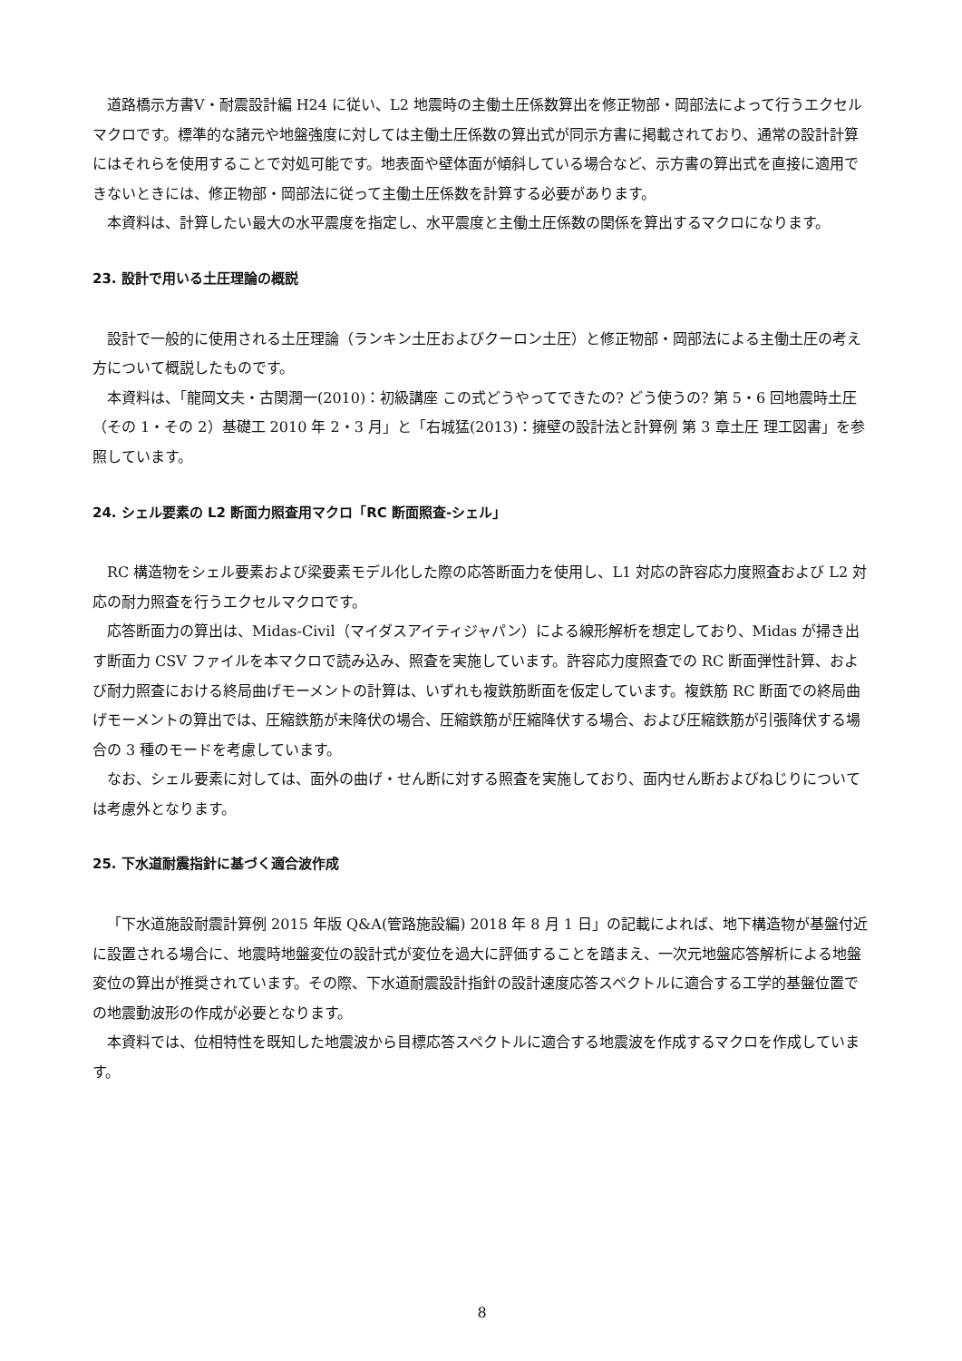道路橋示方書Ⅴ・耐震設計編 H24 に従い、L2 地震時の主働土圧係数算出を修正物部・岡部法によって行うエクセルマクロです。標準的な諸元や地盤強度に対しては主働土圧係数の算出式が同示方書に掲載されており、通常の設計計算にはそれらを使用することで対処可能です。地表面や壁体面が傾斜している場合など、示方書の算出式を直接に適用できないときには、修正物部・岡部法に従って主働土圧係数を計算する必要があります。
本資料は、計算したい最大の水平震度を指定し、水平震度と主働土圧係数の関係を算出するマクロになります。
23. 設計で用いる土圧理論の概説
設計で一般的に使用される土圧理論（ランキン土圧およびクーロン土圧）と修正物部・岡部法による主働土圧の考え方について概説したものです。
本資料は、「龍岡文夫・古関潤一(2010)：初級講座 この式どうやってできたの? どう使うの? 第 5・6 回地震時土圧（その 1・その 2）基礎工 2010 年 2・3 月」と「右城猛(2013)：擁壁の設計法と計算例 第 3 章土圧 理工図書」を参照しています。
24. シェル要素の L2 断面力照査用マクロ「RC 断面照査-シェル」
RC 構造物をシェル要素および梁要素モデル化した際の応答断面力を使用し、L1 対応の許容応力度照査および L2 対応の耐力照査を行うエクセルマクロです。
応答断面力の算出は、Midas-Civil（マイダスアイティジャパン）による線形解析を想定しており、Midas が掃き出す断面力 CSV ファイルを本マクロで読み込み、照査を実施しています。許容応力度照査での RC 断面弾性計算、および耐力照査における終局曲げモーメントの計算は、いずれも複鉄筋断面を仮定しています。複鉄筋 RC 断面での終局曲げモーメントの算出では、圧縮鉄筋が未降伏の場合、圧縮鉄筋が圧縮降伏する場合、および圧縮鉄筋が引張降伏する場合の 3 種のモードを考慮しています。
なお、シェル要素に対しては、面外の曲げ・せん断に対する照査を実施しており、面内せん断およびねじりについては考慮外となります。
25. 下水道耐震指針に基づく適合波作成
「下水道施設耐震計算例 2015 年版 Q&A(管路施設編) 2018 年 8 月 1 日」の記載によれば、地下構造物が基盤付近に設置される場合に、地震時地盤変位の設計式が変位を過大に評価することを踏まえ、一次元地盤応答解析による地盤変位の算出が推奨されています。その際、下水道耐震設計指針の設計速度応答スペクトルに適合する工学的基盤位置での地震動波形の作成が必要となります。
本資料では、位相特性を既知した地震波から目標応答スペクトルに適合する地震波を作成するマクロを作成しています。
8